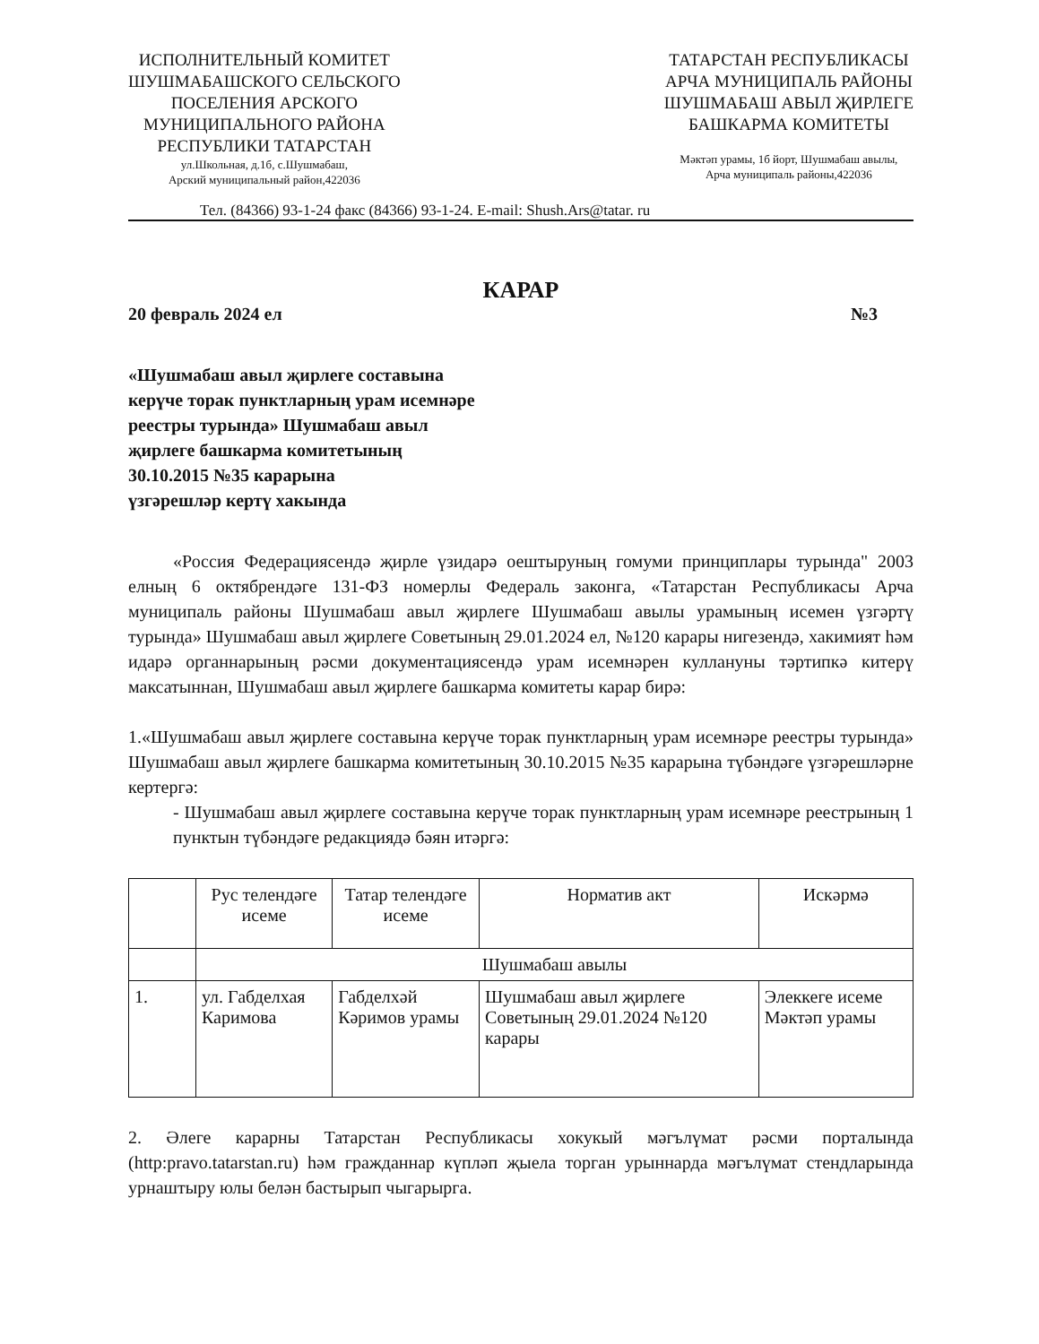ИСПОЛНИТЕЛЬНЫЙ КОМИТЕТ
ШУШМАБАШСКОГО СЕЛЬСКОГО
ПОСЕЛЕНИЯ АРСКОГО
МУНИЦИПАЛЬНОГО РАЙОНА
РЕСПУБЛИКИ ТАТАРСТАН
ул.Школьная, д.1б, с.Шушмабаш,
Арский муниципальный район,422036
ТАТАРСТАН РЕСПУБЛИКАСЫ
АРЧА МУНИЦИПАЛЬ РАЙОНЫ
ШУШМАБАШ АВЫЛ ҖИРЛЕГЕ
БАШКАРМА КОМИТЕТЫ
Мәктәп урамы, 1б йорт, Шушмабаш авылы,
Арча муниципаль районы,422036
Тел. (84366) 93-1-24 факс (84366) 93-1-24. E-mail: Shush.Ars@tatar. ru
КАРАР
20 февраль 2024 ел №3
«Шушмабаш авыл җирлеге составына
керүче торак пунктларның урам исемнәре
реестры турында» Шушмабаш авыл
җирлеге башкарма комитетының
30.10.2015 №35 карарына
үзгәрешләр кертү хакында
«Россия Федерациясендә җирле үзидарә оештыруның гомуми принциплары турында" 2003 елның 6 октябрендәге 131-ФЗ номерлы Федераль законга, «Татарстан Республикасы Арча муниципаль районы Шушмабаш авыл җирлеге Шушмабаш авылы урамының исемен үзгәртү турында» Шушмабаш авыл җирлеге Советының 29.01.2024 ел, №120 карары нигезендә, хакимият һәм идарә органнарының рәсми документациясендә урам исемнәрен куллануны тәртипкә китерү максатыннан, Шушмабаш авыл җирлеге башкарма комитеты карар бирә:
1.«Шушмабаш авыл җирлеге составына керүче торак пунктларның урам исемнәре реестры турында» Шушмабаш авыл җирлеге башкарма комитетының 30.10.2015 №35 карарына түбәндәге үзгәрешләрне кертергә:
- Шушмабаш авыл җирлеге составына керүче торак пунктларның урам исемнәре реестрының 1 пунктын түбәндәге редакциядә бәян итәргә:
| | Рус телендәге исеме | Татар телендәге исеме | Норматив акт | Искәрмә |
| | Шушмабаш авылы | | | |
| 1. | ул. Габделхая Каримова | Габделхәй Кәримов урамы | Шушмабаш авыл җирлеге Советының 29.01.2024 №120 карары | Элеккеге исеме Мәктәп урамы |
2. Әлеге карарны Татарстан Республикасы хокукый мәгълүмат рәсми порталында (http:pravo.tatarstan.ru) һәм гражданнар күпләп җыела торган урыннарда мәгълүмат стендларында урнаштыру юлы белән бастырып чыгарырга.